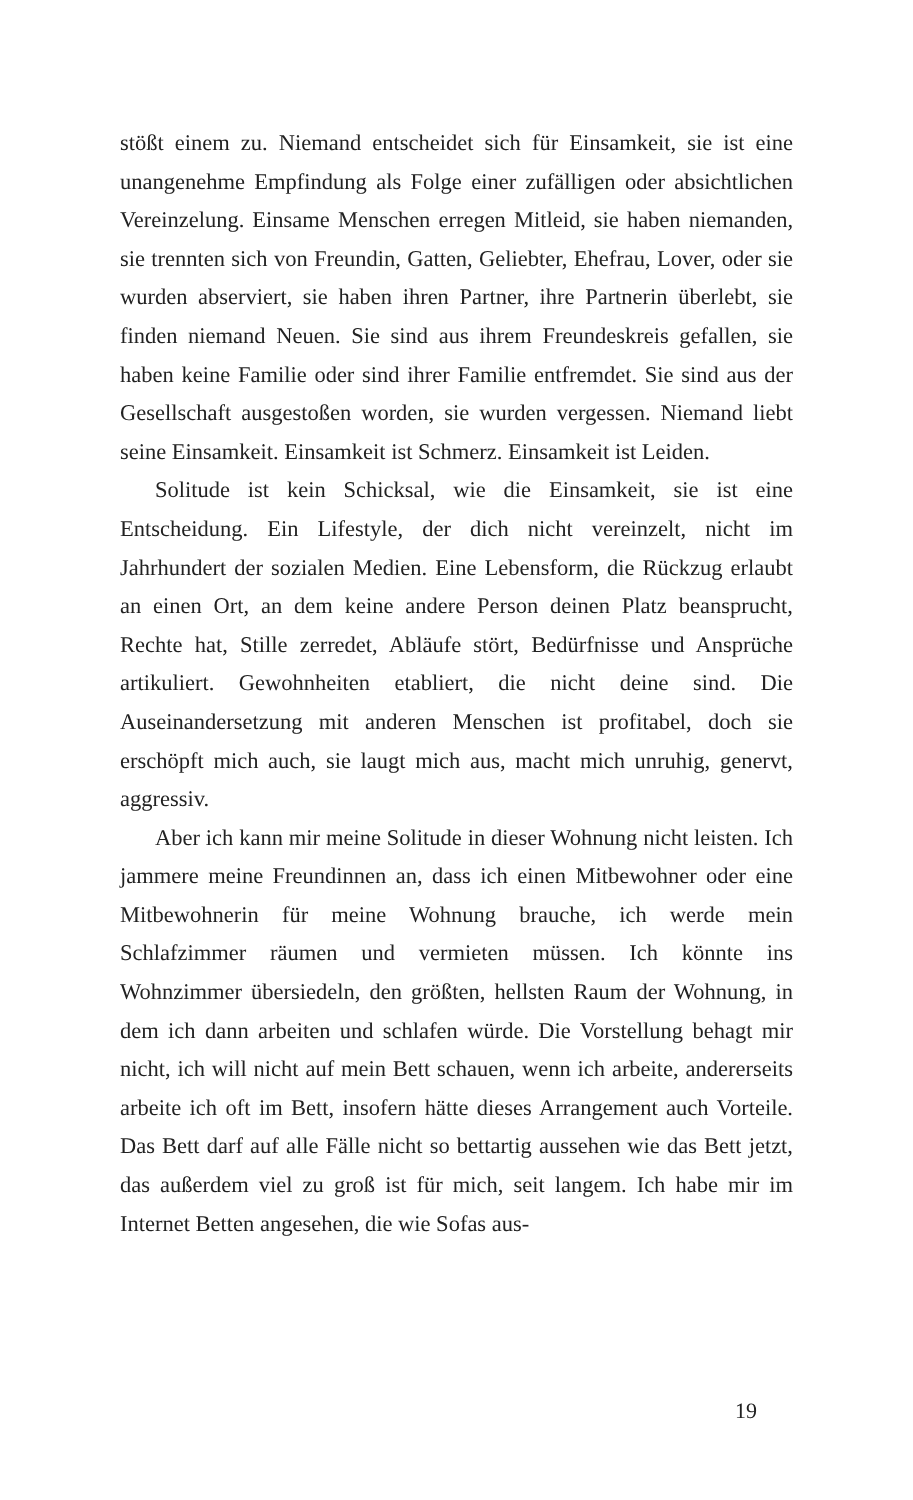stößt einem zu. Niemand entscheidet sich für Einsamkeit, sie ist eine unangenehme Empfindung als Folge einer zufälligen oder absichtlichen Vereinzelung. Einsame Menschen erregen Mitleid, sie haben niemanden, sie trennten sich von Freundin, Gatten, Geliebter, Ehefrau, Lover, oder sie wurden abserviert, sie haben ihren Partner, ihre Partnerin überlebt, sie finden niemand Neuen. Sie sind aus ihrem Freundeskreis gefallen, sie haben keine Familie oder sind ihrer Familie entfremdet. Sie sind aus der Gesellschaft ausgestoßen worden, sie wurden vergessen. Niemand liebt seine Einsamkeit. Einsamkeit ist Schmerz. Einsamkeit ist Leiden.
Solitude ist kein Schicksal, wie die Einsamkeit, sie ist eine Entscheidung. Ein Lifestyle, der dich nicht vereinzelt, nicht im Jahrhundert der sozialen Medien. Eine Lebensform, die Rückzug erlaubt an einen Ort, an dem keine andere Person deinen Platz beansprucht, Rechte hat, Stille zerredet, Abläufe stört, Bedürfnisse und Ansprüche artikuliert. Gewohnheiten etabliert, die nicht deine sind. Die Auseinandersetzung mit anderen Menschen ist profitabel, doch sie erschöpft mich auch, sie laugt mich aus, macht mich unruhig, genervt, aggressiv.
Aber ich kann mir meine Solitude in dieser Wohnung nicht leisten. Ich jammere meine Freundinnen an, dass ich einen Mitbewohner oder eine Mitbewohnerin für meine Wohnung brauche, ich werde mein Schlafzimmer räumen und vermieten müssen. Ich könnte ins Wohnzimmer übersiedeln, den größten, hellsten Raum der Wohnung, in dem ich dann arbeiten und schlafen würde. Die Vorstellung behagt mir nicht, ich will nicht auf mein Bett schauen, wenn ich arbeite, andererseits arbeite ich oft im Bett, insofern hätte dieses Arrangement auch Vorteile. Das Bett darf auf alle Fälle nicht so bettartig aussehen wie das Bett jetzt, das außerdem viel zu groß ist für mich, seit langem. Ich habe mir im Internet Betten angesehen, die wie Sofas aus-
19